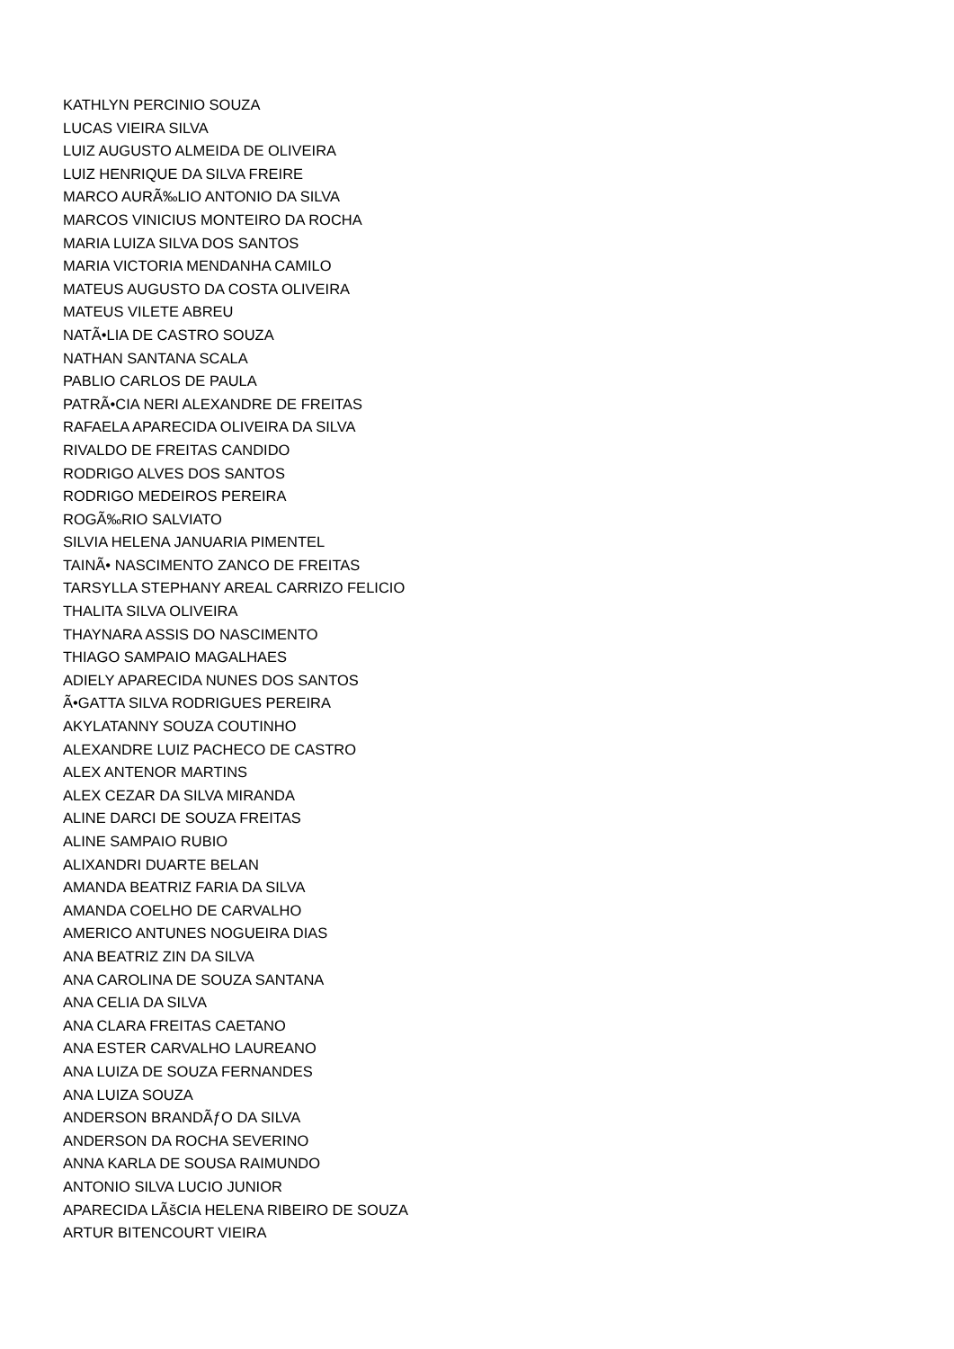KATHLYN PERCINIO SOUZA
LUCAS VIEIRA SILVA
LUIZ AUGUSTO ALMEIDA DE OLIVEIRA
LUIZ HENRIQUE DA SILVA FREIRE
MARCO AURÃ‰LIO ANTONIO DA SILVA
MARCOS VINICIUS MONTEIRO DA ROCHA
MARIA LUIZA SILVA DOS SANTOS
MARIA VICTORIA MENDANHA CAMILO
MATEUS AUGUSTO DA COSTA OLIVEIRA
MATEUS VILETE ABREU
NATÃ•LIA DE CASTRO SOUZA
NATHAN SANTANA SCALA
PABLIO CARLOS DE PAULA
PATRÃ•CIA NERI ALEXANDRE DE FREITAS
RAFAELA APARECIDA OLIVEIRA DA SILVA
RIVALDO DE FREITAS CANDIDO
RODRIGO ALVES DOS SANTOS
RODRIGO MEDEIROS PEREIRA
ROGÃ‰RIO SALVIATO
SILVIA HELENA JANUARIA PIMENTEL
TAINÃ• NASCIMENTO ZANCO DE FREITAS
TARSYLLA STEPHANY AREAL CARRIZO FELICIO
THALITA SILVA OLIVEIRA
THAYNARA ASSIS DO NASCIMENTO
THIAGO SAMPAIO MAGALHAES
ADIELY APARECIDA NUNES DOS SANTOS
Ã•GATTA SILVA RODRIGUES PEREIRA
AKYLATANNY SOUZA COUTINHO
ALEXANDRE LUIZ PACHECO DE CASTRO
ALEX ANTENOR MARTINS
ALEX CEZAR DA SILVA MIRANDA
ALINE DARCI DE SOUZA FREITAS
ALINE SAMPAIO RUBIO
ALIXANDRI DUARTE BELAN
AMANDA BEATRIZ FARIA DA SILVA
AMANDA COELHO DE CARVALHO
AMERICO ANTUNES NOGUEIRA DIAS
ANA BEATRIZ ZIN DA SILVA
ANA CAROLINA DE SOUZA SANTANA
ANA CELIA DA SILVA
ANA CLARA FREITAS CAETANO
ANA ESTER CARVALHO LAUREANO
ANA LUIZA DE SOUZA FERNANDES
ANA LUIZA SOUZA
ANDERSON BRANDÃƒO DA SILVA
ANDERSON DA ROCHA SEVERINO
ANNA KARLA DE SOUSA RAIMUNDO
ANTONIO SILVA LUCIO JUNIOR
APARECIDA LÃšCIA HELENA RIBEIRO DE SOUZA
ARTUR BITENCOURT VIEIRA